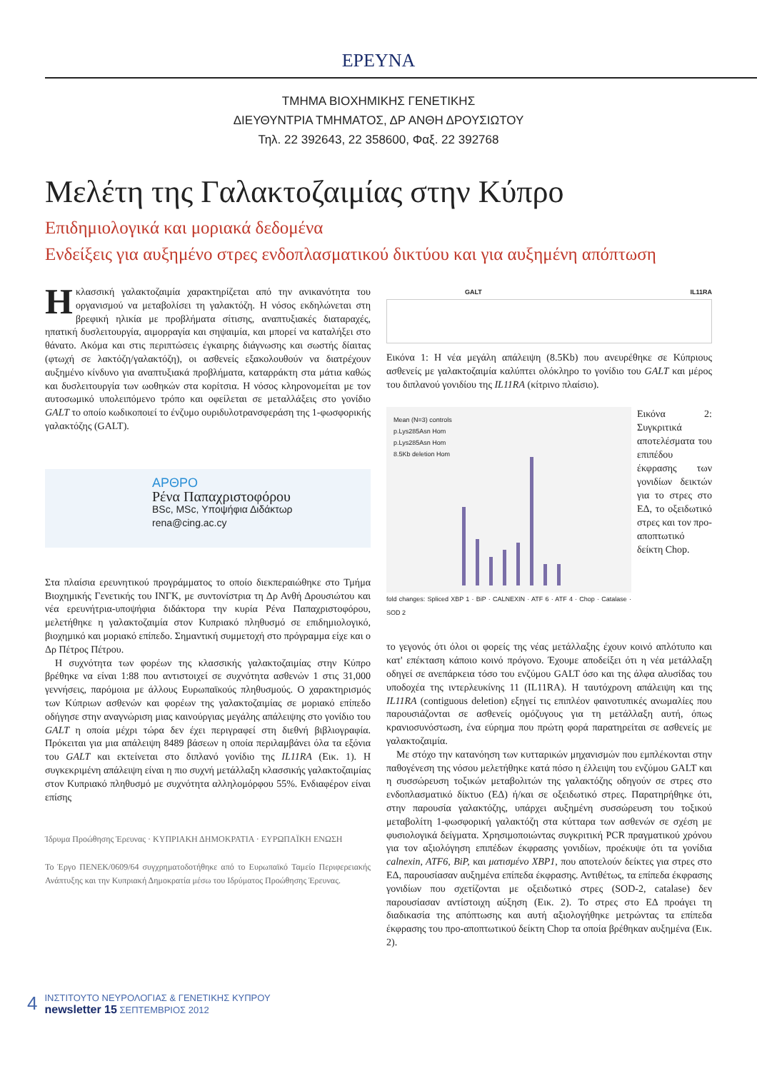ΕΡΕΥΝΑ
ΤΜΗΜΑ ΒΙΟΧΗΜΙΚΗΣ ΓΕΝΕΤΙΚΗΣ
ΔΙΕΥΘΥΝΤΡΙΑ ΤΜΗΜΑΤΟΣ, ΔΡ ΑΝΘΗ ΔΡΟΥΣΙΩΤΟΥ
Τηλ. 22 392643, 22 358600, Φαξ. 22 392768
Μελέτη της Γαλακτοζαιμίας στην Κύπρο
Επιδημιολογικά και μοριακά δεδομένα
Ενδείξεις για αυξημένο στρες ενδοπλασματικού δικτύου και για αυξημένη απόπτωση
Ηκλασσική γαλακτοζαιμία χαρακτηρίζεται από την ανικανότητα του οργανισμού να μεταβολίσει τη γαλακτόζη. Η νόσος εκδηλώνεται στη βρεφική ηλικία με προβλήματα σίτισης, αναπτυξιακές διαταραχές, ηπατική δυσλειτουργία, αιμορραγία και σηψαιμία, και μπορεί να καταλήξει στο θάνατο. Ακόμα και στις περιπτώσεις έγκαιρης διάγνωσης και σωστής δίαιτας (φτωχή σε λακτόζη/γαλακτόζη), οι ασθενείς εξακολουθούν να διατρέχουν αυξημένο κίνδυνο για αναπτυξιακά προβλήματα, καταρράκτη στα μάτια καθώς και δυσλειτουργία των ωοθηκών στα κορίτσια. Η νόσος κληρονομείται με τον αυτοσωμικό υπολειπόμενο τρόπο και οφείλεται σε μεταλλάξεις στο γονίδιο GALT το οποίο κωδικοποιεί το ένζυμο ουριδυλοτρανσφεράση της 1-φωσφορικής γαλακτόζης (GALT).
ΑΡΘΡΟ
Ρένα Παπαχριστοφόρου
BSc, MSc, Υποψήφια Διδάκτωρ
rena@cing.ac.cy
Στα πλαίσια ερευνητικού προγράμματος το οποίο διεκπεραιώθηκε στο Τμήμα Βιοχημικής Γενετικής του ΙΝΓΚ, με συντονίστρια τη Δρ Ανθή Δρουσιώτου και νέα ερευνήτρια-υποψήφια διδάκτορα την κυρία Ρένα Παπαχριστοφόρου, μελετήθηκε η γαλακτοζαιμία στον Κυπριακό πληθυσμό σε επιδημιολογικό, βιοχημικό και μοριακό επίπεδο. Σημαντική συμμετοχή στο πρόγραμμα είχε και ο Δρ Πέτρος Πέτρου.
Η συχνότητα των φορέων της κλασσικής γαλακτοζαιμίας στην Κύπρο βρέθηκε να είναι 1:88 που αντιστοιχεί σε συχνότητα ασθενών 1 στις 31,000 γεννήσεις, παρόμοια με άλλους Ευρωπαϊκούς πληθυσμούς. Ο χαρακτηρισμός των Κύπριων ασθενών και φορέων της γαλακτοζαιμίας σε μοριακό επίπεδο οδήγησε στην αναγνώριση μιας καινούργιας μεγάλης απάλειψης στο γονίδιο του GALT η οποία μέχρι τώρα δεν έχει περιγραφεί στη διεθνή βιβλιογραφία. Πρόκειται για μια απάλειψη 8489 βάσεων η οποία περιλαμβάνει όλα τα εξόνια του GALT και εκτείνεται στο διπλανό γονίδιο της IL11RA (Εικ. 1). Η συγκεκριμένη απάλειψη είναι η πιο συχνή μετάλλαξη κλασσικής γαλακτοζαιμίας στον Κυπριακό πληθυσμό με συχνότητα αλληλομόρφου 55%. Ενδιαφέρον είναι επίσης
Ίδρυμα Προώθησης Έρευνας · ΚΥΠΡΙΑΚΗ ΔΗΜΟΚΡΑΤΙΑ · ΕΥΡΩΠΑΪΚΗ ΕΝΩΣΗ
Το Έργο ΠΕΝΕΚ/0609/64 συγχρηματοδοτήθηκε από το Ευρωπαϊκό Ταμείο Περιφερειακής Ανάπτυξης και την Κυπριακή Δημοκρατία μέσω του Ιδρύματος Προώθησης Έρευνας.
GALT IL11RA
Εικόνα 1: Η νέα μεγάλη απάλειψη (8.5Kb) που ανευρέθηκε σε Κύπριους ασθενείς με γαλακτοζαιμία καλύπτει ολόκληρο το γονίδιο του GALT και μέρος του διπλανού γονιδίου της IL11RA (κίτρινο πλαίσιο).
Mean (N=3) controls
p.Lys285Asn Hom
p.Lys285Asn Hom
8.5Kb deletion Hom
fold changes: Spliced XBP 1 · BiP · CALNEXIN · ATF 6 · ATF 4 · Chop · Catalase · SOD 2
Εικόνα 2: Συγκριτικά αποτελέσματα του επιπέδου έκφρασης των γονιδίων δεικτών για το στρες στο ΕΔ, το οξειδωτικό στρες και τον προ-αποπτωτικό δείκτη Chop.
το γεγονός ότι όλοι οι φορείς της νέας μετάλλαξης έχουν κοινό απλότυπο και κατ' επέκταση κάποιο κοινό πρόγονο. Έχουμε αποδείξει ότι η νέα μετάλλαξη οδηγεί σε ανεπάρκεια τόσο του ενζύμου GALT όσο και της άλφα αλυσίδας του υποδοχέα της ιντερλευκίνης 11 (IL11RA). Η ταυτόχρονη απάλειψη και της IL11RA (contiguous deletion) εξηγεί τις επιπλέον φαινοτυπικές ανωμαλίες που παρουσιάζονται σε ασθενείς ομόζυγους για τη μετάλλαξη αυτή, όπως κρανιοσυνόστωση, ένα εύρημα που πρώτη φορά παρατηρείται σε ασθενείς με γαλακτοζαιμία.
Με στόχο την κατανόηση των κυτταρικών μηχανισμών που εμπλέκονται στην παθογένεση της νόσου μελετήθηκε κατά πόσο η έλλειψη του ενζύμου GALT και η συσσώρευση τοξικών μεταβολιτών της γαλακτόζης οδηγούν σε στρες στο ενδοπλασματικό δίκτυο (ΕΔ) ή/και σε οξειδωτικό στρες. Παρατηρήθηκε ότι, στην παρουσία γαλακτόζης, υπάρχει αυξημένη συσσώρευση του τοξικού μεταβολίτη 1-φωσφορική γαλακτόζη στα κύτταρα των ασθενών σε σχέση με φυσιολογικά δείγματα. Χρησιμοποιώντας συγκριτική PCR πραγματικού χρόνου για τον αξιολόγηση επιπέδων έκφρασης γονιδίων, προέκυψε ότι τα γονίδια calnexin, ATF6, BiP, και ματισμένο XBP1, που αποτελούν δείκτες για στρες στο ΕΔ, παρουσίασαν αυξημένα επίπεδα έκφρασης. Αντιθέτως, τα επίπεδα έκφρασης γονιδίων που σχετίζονται με οξειδωτικό στρες (SOD-2, catalase) δεν παρουσίασαν αντίστοιχη αύξηση (Εικ. 2). Το στρες στο ΕΔ προάγει τη διαδικασία της απόπτωσης και αυτή αξιολογήθηκε μετρώντας τα επίπεδα έκφρασης του προ-αποπτωτικού δείκτη Chop τα οποία βρέθηκαν αυξημένα (Εικ. 2).
4
ΙΝΣΤΙΤΟΥΤΟ ΝΕΥΡΟΛΟΓΙΑΣ & ΓΕΝΕΤΙΚΗΣ ΚΥΠΡΟΥ
newsletter 15 ΣΕΠΤΕΜΒΡΙΟΣ 2012